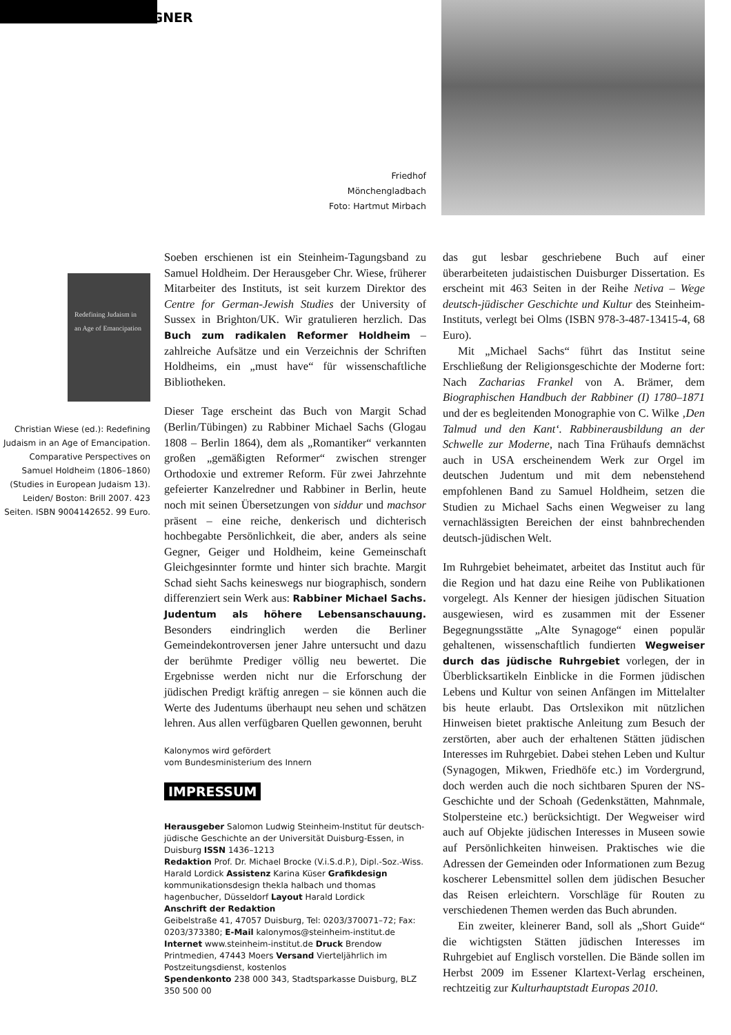GEGNER
Friedhof
Mönchengladbach
Foto: Hartmut Mirbach
Redefining Judaism in an Age of Emancipation
Christian Wiese (ed.): Redefining Judaism in an Age of Emancipation. Comparative Perspectives on Samuel Holdheim (1806–1860) (Studies in European Judaism 13). Leiden/ Boston: Brill 2007. 423 Seiten. ISBN 9004142652. 99 Euro.
Soeben erschienen ist ein Steinheim-Tagungsband zu Samuel Holdheim. Der Herausgeber Chr. Wiese, früherer Mitarbeiter des Instituts, ist seit kurzem Direktor des Centre for German-Jewish Studies der University of Sussex in Brighton/UK. Wir gratulieren herzlich. Das Buch zum radikalen Reformer Holdheim – zahlreiche Aufsätze und ein Verzeichnis der Schriften Holdheims, ein „must have“ für wissenschaftliche Bibliotheken.
Dieser Tage erscheint das Buch von Margit Schad (Berlin/Tübingen) zu Rabbiner Michael Sachs (Glogau 1808 – Berlin 1864), dem als „Romantiker“ verkannten großen „gemäßigten Reformer“ zwischen strenger Orthodoxie und extremer Reform. Für zwei Jahrzehnte gefeierter Kanzelredner und Rabbiner in Berlin, heute noch mit seinen Übersetzungen von siddur und machsor präsent – eine reiche, denkerisch und dichterisch hochbegabte Persönlichkeit, die aber, anders als seine Gegner, Geiger und Holdheim, keine Gemeinschaft Gleichgesinnter formte und hinter sich brachte. Margit Schad sieht Sachs keineswegs nur biographisch, sondern differenziert sein Werk aus: Rabbiner Michael Sachs. Judentum als höhere Lebensanschauung. Besonders eindringlich werden die Berliner Gemeindekontroversen jener Jahre untersucht und dazu der berühmte Prediger völlig neu bewertet. Die Ergebnisse werden nicht nur die Erforschung der jüdischen Predigt kräftig anregen – sie können auch die Werte des Judentums überhaupt neu sehen und schätzen lehren. Aus allen verfügbaren Quellen gewonnen, beruht
Kalonymos wird gefördert
vom Bundesministerium des Innern
IMPRESSUM
Herausgeber Salomon Ludwig Steinheim-Institut für deutsch-jüdische Geschichte an der Universität Duisburg-Essen, in Duisburg ISSN 1436–1213
Redaktion Prof. Dr. Michael Brocke (V.i.S.d.P.), Dipl.-Soz.-Wiss. Harald Lordick Assistenz Karina Küser Grafikdesign kommunikationsdesign thekla halbach und thomas hagenbucher, Düsseldorf Layout Harald Lordick
Anschrift der Redaktion
Geibelstraße 41, 47057 Duisburg, Tel: 0203/370071–72; Fax: 0203/373380; E-Mail kalonymos@steinheim-institut.de Internet www.steinheim-institut.de Druck Brendow Printmedien, 47443 Moers Versand Vierteljährlich im Postzeitungsdienst, kostenlos
Spendenkonto 238 000 343, Stadtsparkasse Duisburg, BLZ 350 500 00
das gut lesbar geschriebene Buch auf einer überarbeiteten judaistischen Duisburger Dissertation. Es erscheint mit 463 Seiten in der Reihe Netiva – Wege deutsch-jüdischer Geschichte und Kultur des Steinheim-Instituts, verlegt bei Olms (ISBN 978-3-487-13415-4, 68 Euro).
Mit „Michael Sachs“ führt das Institut seine Erschließung der Religionsgeschichte der Moderne fort: Nach Zacharias Frankel von A. Brämer, dem Biographischen Handbuch der Rabbiner (I) 1780–1871 und der es begleitenden Monographie von C. Wilke ‚Den Talmud und den Kant‘. Rabbinerausbildung an der Schwelle zur Moderne, nach Tina Frühaufs demnächst auch in USA erscheinendem Werk zur Orgel im deutschen Judentum und mit dem nebenstehend empfohlenen Band zu Samuel Holdheim, setzen die Studien zu Michael Sachs einen Wegweiser zu lang vernachlässigten Bereichen der einst bahnbrechenden deutsch-jüdischen Welt.
Im Ruhrgebiet beheimatet, arbeitet das Institut auch für die Region und hat dazu eine Reihe von Publikationen vorgelegt. Als Kenner der hiesigen jüdischen Situation ausgewiesen, wird es zusammen mit der Essener Begegnungsstätte „Alte Synagoge“ einen populär gehaltenen, wissenschaftlich fundierten Wegweiser durch das jüdische Ruhrgebiet vorlegen, der in Überblicksartikeln Einblicke in die Formen jüdischen Lebens und Kultur von seinen Anfängen im Mittelalter bis heute erlaubt. Das Ortslexikon mit nützlichen Hinweisen bietet praktische Anleitung zum Besuch der zerstörten, aber auch der erhaltenen Stätten jüdischen Interesses im Ruhrgebiet. Dabei stehen Leben und Kultur (Synagogen, Mikwen, Friedhöfe etc.) im Vordergrund, doch werden auch die noch sichtbaren Spuren der NS-Geschichte und der Schoah (Gedenkstätten, Mahnmale, Stolpersteine etc.) berücksichtigt. Der Wegweiser wird auch auf Objekte jüdischen Interesses in Museen sowie auf Persönlichkeiten hinweisen. Praktisches wie die Adressen der Gemeinden oder Informationen zum Bezug koscherer Lebensmittel sollen dem jüdischen Besucher das Reisen erleichtern. Vorschläge für Routen zu verschiedenen Themen werden das Buch abrunden.
Ein zweiter, kleinerer Band, soll als „Short Guide“ die wichtigsten Stätten jüdischen Interesses im Ruhrgebiet auf Englisch vorstellen. Die Bände sollen im Herbst 2009 im Essener Klartext-Verlag erscheinen, rechtzeitig zur Kulturhauptstadt Europas 2010.